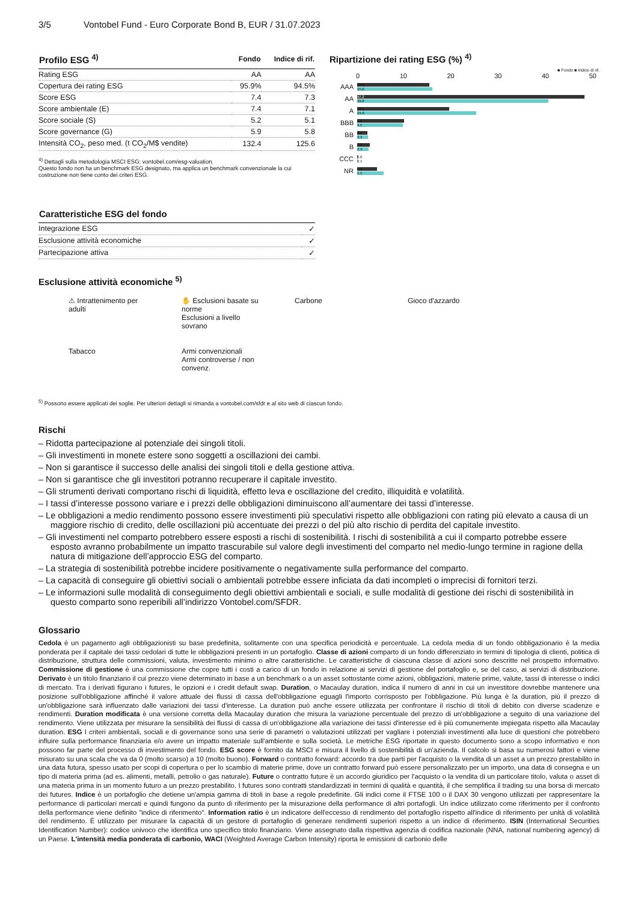3/5 Vontobel Fund - Euro Corporate Bond B, EUR / 31.07.2023
| Profilo ESG <sup>4)</sup> | Fondo | Indice di rif. |
| --- | --- | --- |
| Rating ESG | AA | AA |
| Copertura dei rating ESG | 95.9% | 94.5% |
| Score ESG | 7.4 | 7.3 |
| Score ambientale (E) | 7.4 | 7.1 |
| Score sociale (S) | 5.2 | 5.1 |
| Score governance (G) | 5.9 | 5.8 |
| Intensità CO<sub>2</sub>, peso med. (t CO<sub>2</sub>/M$ vendite) | 132.4 | 125.6 |
<sup>4)</sup> Dettagli sulla metodologia MSCI ESG: vontobel.com/esg-valuation.
Questo fondo non ha un benchmark ESG designato, ma applica un benchmark convenzionale la cui costruzione non tiene conto dei criteri ESG.
Ripartizione dei rating ESG (%) <sup>4)</sup>
■ Fondo ■ Indice di rif.
0 10 20 30 40 50
AAA
15.0
15.6
AA
47.2
39.8
A
19.1
24.8
BBB
9.8
9.5
BB
2.1
2.3
B
2.6
2.4
CCC
0.0
0.1
NR
4.1
5.5
| Caratteristiche ESG del fondo | |
| --- | --- |
| Integrazione ESG | ✓ |
| Esclusione attività economiche | ✓ |
| Partecipazione attiva | ✓ |
Esclusione attività economiche <sup>5)</sup>
⚠ Intrattenimento per adulti
✋ Esclusioni basate su norme
Esclusioni a livello sovrano
Carbone
Gioco d'azzardo
Tabacco
Armi convenzionali
Armi controverse / non convenz.
<sup>5)</sup> Possono essere applicati dei soglie. Per ulteriori dettagli si rimanda a vontobel.com/sfdr e al sito web di ciascun fondo.
Rischi
– Ridotta partecipazione al potenziale dei singoli titoli.
– Gli investimenti in monete estere sono soggetti a oscillazioni dei cambi.
– Non si garantisce il successo delle analisi dei singoli titoli e della gestione attiva.
– Non si garantisce che gli investitori potranno recuperare il capitale investito.
– Gli strumenti derivati comportano rischi di liquidità, effetto leva e oscillazione del credito, illiquidità e volatilità.
– I tassi d’interesse possono variare e i prezzi delle obbligazioni diminuiscono all’aumentare dei tassi d’interesse.
– Le obbligazioni a medio rendimento possono essere investimenti più speculativi rispetto alle obbligazioni con rating più elevato a causa di un maggiore rischio di credito, delle oscillazioni più accentuate dei prezzi o del più alto rischio di perdita del capitale investito.
– Gli investimenti nel comparto potrebbero essere esposti a rischi di sostenibilità. I rischi di sostenibilità a cui il comparto potrebbe essere esposto avranno probabilmente un impatto trascurabile sul valore degli investimenti del comparto nel medio-lungo termine in ragione della natura di mitigazione dell’approccio ESG del comparto.
– La strategia di sostenibilità potrebbe incidere positivamente o negativamente sulla performance del comparto.
– La capacità di conseguire gli obiettivi sociali o ambientali potrebbe essere inficiata da dati incompleti o imprecisi di fornitori terzi.
– Le informazioni sulle modalità di conseguimento degli obiettivi ambientali e sociali, e sulle modalità di gestione dei rischi di sostenibilità in questo comparto sono reperibili all’indirizzo Vontobel.com/SFDR.
Glossario
Cedola è un pagamento agli obbligazionisti su base predefinita, solitamente con una specifica periodicità e percentuale. La cedola media di un fondo obbligazionario è la media ponderata per il capitale dei tassi cedolari di tutte le obbligazioni presenti in un portafoglio. Classe di azioni comparto di un fondo differenziato in termini di tipologia di clienti, politica di distribuzione, struttura delle commissioni, valuta, investimento minimo o altre caratteristiche. Le caratteristiche di ciascuna classe di azioni sono descritte nel prospetto informativo. Commissione di gestione è una commissione che copre tutti i costi a carico di un fondo in relazione ai servizi di gestione del portafoglio e, se del caso, ai servizi di distribuzione. Derivato è un titolo finanziario il cui prezzo viene determinato in base a un benchmark o a un asset sottostante come azioni, obbligazioni, materie prime, valute, tassi di interesse o indici di mercato. Tra i derivati figurano i futures, le opzioni e i credit default swap. Duration, o Macaulay duration, indica il numero di anni in cui un investitore dovrebbe mantenere una posizione sull'obbligazione affinché il valore attuale dei flussi di cassa dell'obbligazione eguagli l'importo corrisposto per l'obbligazione. Più lunga è la duration, più il prezzo di un'obbligazione sarà influenzato dalle variazioni dei tassi d'interesse. La duration può anche essere utilizzata per confrontare il rischio di titoli di debito con diverse scadenze e rendimenti. Duration modificata è una versione corretta della Macaulay duration che misura la variazione percentuale del prezzo di un'obbligazione a seguito di una variazione del rendimento. Viene utilizzata per misurare la sensibilità dei flussi di cassa di un'obbligazione alla variazione dei tassi d'interesse ed è più comunemente impiegata rispetto alla Macaulay duration. ESG I criteri ambientali, sociali e di governance sono una serie di parametri o valutazioni utilizzati per vagliare i potenziali investimenti alla luce di questioni che potrebbero influire sulla performance finanziaria e/o avere un impatto materiale sull'ambiente e sulla società. Le metriche ESG riportate in questo documento sono a scopo informativo e non possono far parte del processo di investimento del fondo. ESG score è fornito da MSCI e misura il livello di sostenibilità di un'azienda. Il calcolo si basa su numerosi fattori e viene misurato su una scala che va da 0 (molto scarso) a 10 (molto buono). Forward o contratto forward: accordo tra due parti per l'acquisto o la vendita di un asset a un prezzo prestabilito in una data futura, spesso usato per scopi di copertura o per lo scambio di materie prime, dove un contratto forward può essere personalizzato per un importo, una data di consegna e un tipo di materia prima (ad es. alimenti, metalli, petrolio o gas naturale). Future o contratto future è un accordo giuridico per l'acquisto o la vendita di un particolare titolo, valuta o asset di una materia prima in un momento futuro a un prezzo prestabilito. I futures sono contratti standardizzati in termini di qualità e quantità, il che semplifica il trading su una borsa di mercato dei futures. Indice è un portafoglio che detiene un'ampia gamma di titoli in base a regole predefinite. Gli indici come il FTSE 100 o il DAX 30 vengono utilizzati per rappresentare la performance di particolari mercati e quindi fungono da punto di riferimento per la misurazione della performance di altri portafogli. Un indice utilizzato come riferimento per il confronto della performance viene definito "indice di riferimento". Information ratio è un indicatore dell'eccesso di rendimento del portafoglio rispetto all'indice di riferimento per unità di volatilità del rendimento. È utilizzato per misurare la capacità di un gestore di portafoglio di generare rendimenti superiori rispetto a un indice di riferimento. ISIN (International Securities Identification Number): codice univoco che identifica uno specifico titolo finanziario. Viene assegnato dalla rispettiva agenzia di codifica nazionale (NNA, national numbering agency) di un Paese. L'intensità media ponderata di carbonio, WACI (Weighted Average Carbon Intensity) riporta le emissioni di carbonio delle